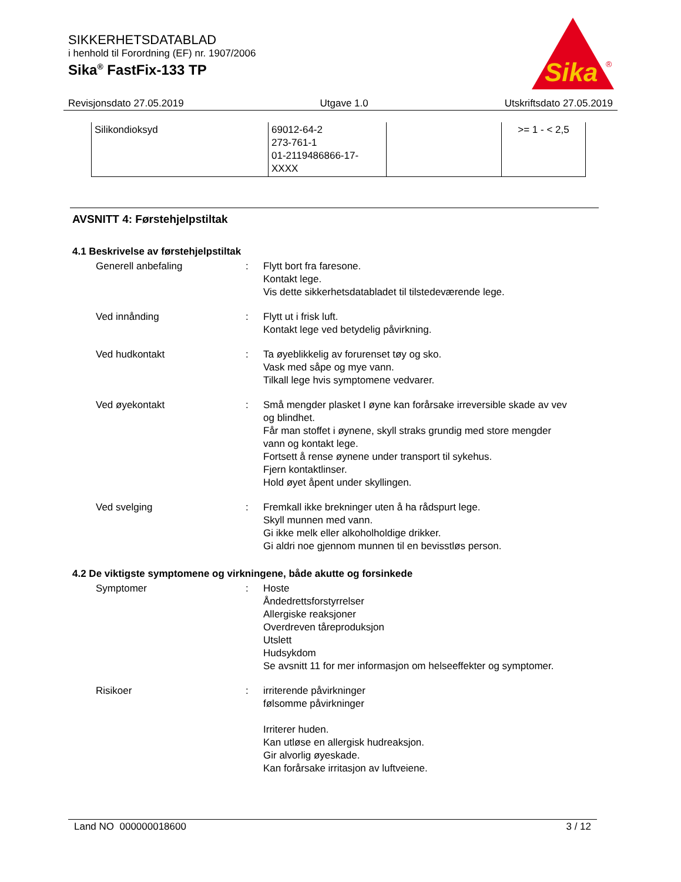SIKKERHETSDATABLAD
i henhold til Forordning (EF) nr. 1907/2006
Sika<sup>®</sup> FastFix-133 TP
Sika
®
Revisjonsdato 27.05.2019 Utgave 1.0 Utskriftsdato 27.05.2019
| Silikondioksyd | 69012-64-2 273-761-1 01-2119486866-17- XXXX | | >= 1 - < 2,5 |
AVSNITT 4: Førstehjelpstiltak
4.1 Beskrivelse av førstehjelpstiltak
Generell anbefaling : Flytt bort fra faresone.
Kontakt lege.
Vis dette sikkerhetsdatabladet til tilstedeværende lege.
Ved innånding : Flytt ut i frisk luft.
Kontakt lege ved betydelig påvirkning.
Ved hudkontakt : Ta øyeblikkelig av forurenset tøy og sko.
Vask med såpe og mye vann.
Tilkall lege hvis symptomene vedvarer.
Ved øyekontakt : Små mengder plasket I øyne kan forårsake irreversible skade av vev og blindhet.
Får man stoffet i øynene, skyll straks grundig med store mengder vann og kontakt lege.
Fortsett å rense øynene under transport til sykehus.
Fjern kontaktlinser.
Hold øyet åpent under skyllingen.
Ved svelging : Fremkall ikke brekninger uten å ha rådspurt lege.
Skyll munnen med vann.
Gi ikke melk eller alkoholholdige drikker.
Gi aldri noe gjennom munnen til en bevisstløs person.
4.2 De viktigste symptomene og virkningene, både akutte og forsinkede
Symptomer : Hoste
Åndedrettsforstyrrelser
Allergiske reaksjoner
Overdreven tåreproduksjon
Utslett
Hudsykdom
Se avsnitt 11 for mer informasjon om helseeffekter og symptomer.
Risikoer : irriterende påvirkninger
følsomme påvirkninger
Irriterer huden.
Kan utløse en allergisk hudreaksjon.
Gir alvorlig øyeskade.
Kan forårsake irritasjon av luftveiene.
Land NO 000000018600 3 / 12